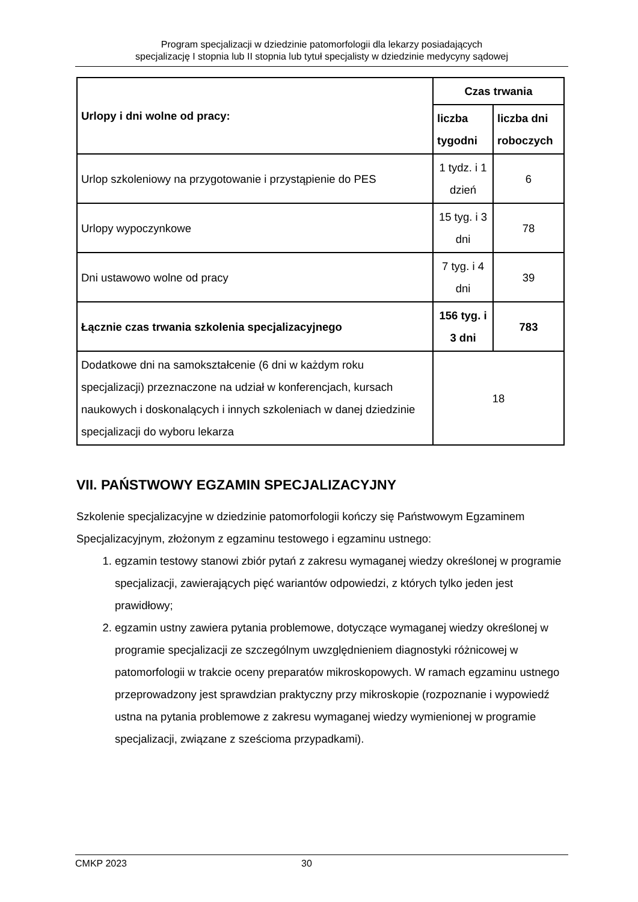Program specjalizacji w dziedzinie patomorfologii dla lekarzy posiadających
specjalizację I stopnia lub II stopnia lub tytuł specjalisty w dziedzinie medycyny sądowej
| Urlopy i dni wolne od pracy: | Czas trwania | |
| | liczba tygodni | liczba dni roboczych |
| Urlop szkoleniowy na przygotowanie i przystąpienie do PES | 1 tydz. i 1 dzień | 6 |
| Urlopy wypoczynkowe | 15 tyg. i 3 dni | 78 |
| Dni ustawowo wolne od pracy | 7 tyg. i 4 dni | 39 |
| Łącznie czas trwania szkolenia specjalizacyjnego | 156 tyg. i 3 dni | 783 |
| Dodatkowe dni na samokształcenie (6 dni w każdym roku specjalizacji) przeznaczone na udział w konferencjach, kursach naukowych i doskonalących i innych szkoleniach w danej dziedzinie specjalizacji do wyboru lekarza | 18 | |
VII. PAŃSTWOWY EGZAMIN SPECJALIZACYJNY
Szkolenie specjalizacyjne w dziedzinie patomorfologii kończy się Państwowym Egzaminem Specjalizacyjnym, złożonym z egzaminu testowego i egzaminu ustnego:
1. egzamin testowy stanowi zbiór pytań z zakresu wymaganej wiedzy określonej w programie specjalizacji, zawierających pięć wariantów odpowiedzi, z których tylko jeden jest prawidłowy;
2. egzamin ustny zawiera pytania problemowe, dotyczące wymaganej wiedzy określonej w programie specjalizacji ze szczególnym uwzględnieniem diagnostyki różnicowej w patomorfologii w trakcie oceny preparatów mikroskopowych. W ramach egzaminu ustnego przeprowadzony jest sprawdzian praktyczny przy mikroskopie (rozpoznanie i wypowiedź ustna na pytania problemowe z zakresu wymaganej wiedzy wymienionej w programie specjalizacji, związane z sześcioma przypadkami).
CMKP 2023 30